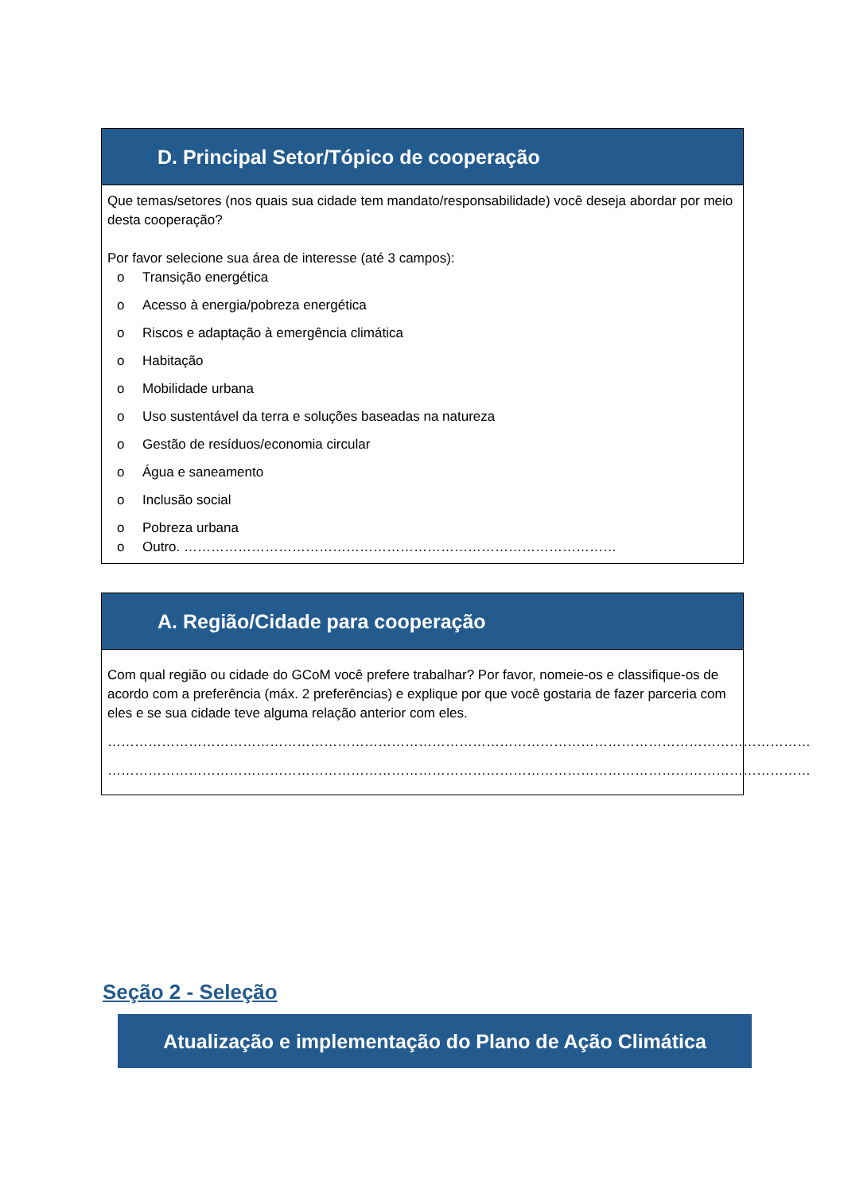D. Principal Setor/Tópico de cooperação
Que temas/setores (nos quais sua cidade tem mandato/responsabilidade) você deseja abordar por meio desta cooperação?
Por favor selecione sua área de interesse (até 3 campos):
o Transição energética
o Acesso à energia/pobreza energética
o Riscos e adaptação à emergência climática
o Habitação
o Mobilidade urbana
o Uso sustentável da terra e soluções baseadas na natureza
o Gestão de resíduos/economia circular
o Água e saneamento
o Inclusão social
o Pobreza urbana
o Outro. ……………………………………………………………………………………
A. Região/Cidade para cooperação
Com qual região ou cidade do GCoM você prefere trabalhar? Por favor, nomeie-os e classifique-os de acordo com a preferência (máx. 2 preferências) e explique por que você gostaria de fazer parceria com eles e se sua cidade teve alguma relação anterior com eles.
…………………………………………………………………………………………………………………………………………
…………………………………………………………………………………………………………………………………………
Seção 2 - Seleção
Atualização e implementação do Plano de Ação Climática